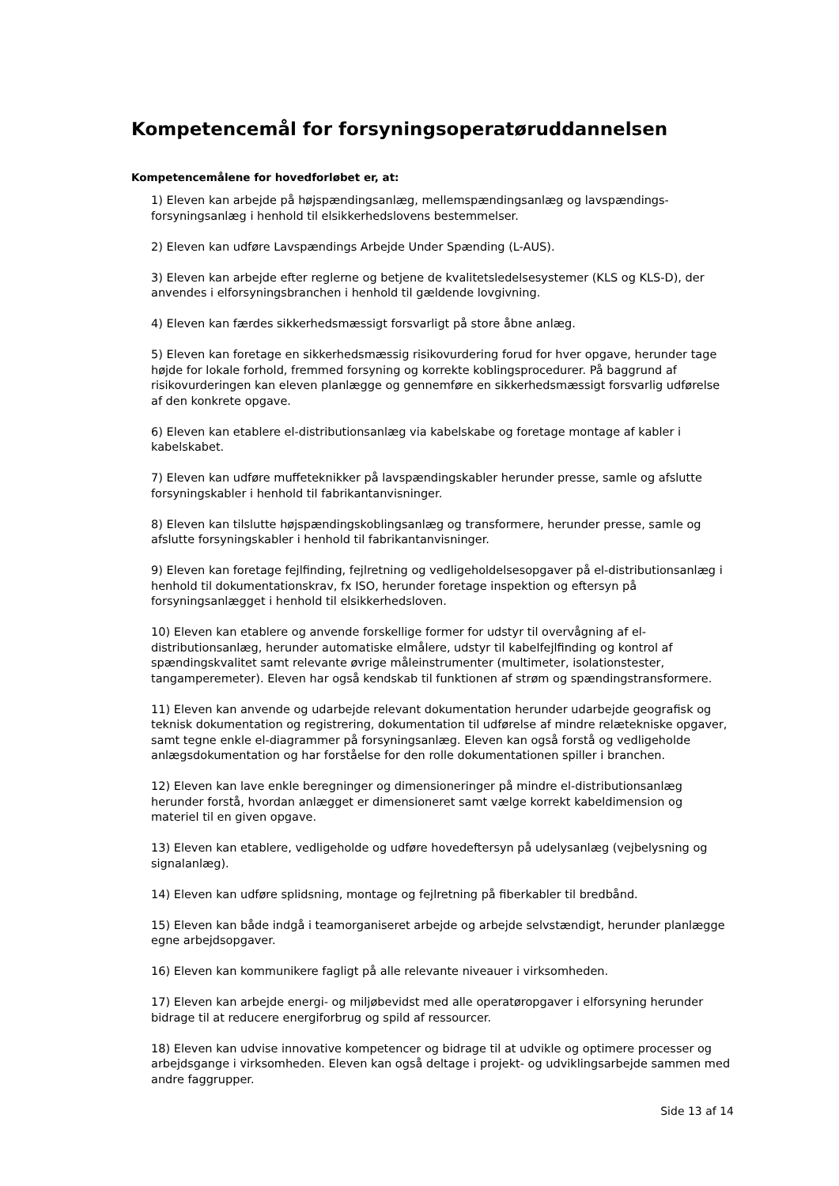Kompetencemål for forsyningsoperatøruddannelsen
Kompetencemålene for hovedforløbet er, at:
1) Eleven kan arbejde på højspændingsanlæg, mellemspændingsanlæg og lavspændings-forsyningsanlæg i henhold til elsikkerhedslovens bestemmelser.
2) Eleven kan udføre Lavspændings Arbejde Under Spænding (L-AUS).
3) Eleven kan arbejde efter reglerne og betjene de kvalitetsledelsesystemer (KLS og KLS-D), der anvendes i elforsyningsbranchen i henhold til gældende lovgivning.
4) Eleven kan færdes sikkerhedsmæssigt forsvarligt på store åbne anlæg.
5) Eleven kan foretage en sikkerhedsmæssig risikovurdering forud for hver opgave, herunder tage højde for lokale forhold, fremmed forsyning og korrekte koblingsprocedurer. På baggrund af risikovurderingen kan eleven planlægge og gennemføre en sikkerhedsmæssigt forsvarlig udførelse af den konkrete opgave.
6) Eleven kan etablere el-distributionsanlæg via kabelskabe og foretage montage af kabler i kabelskabet.
7) Eleven kan udføre muffeteknikker på lavspændingskabler herunder presse, samle og afslutte forsyningskabler i henhold til fabrikantanvisninger.
8) Eleven kan tilslutte højspændingskoblingsanlæg og transformere, herunder presse, samle og afslutte forsyningskabler i henhold til fabrikantanvisninger.
9) Eleven kan foretage fejlfinding, fejlretning og vedligeholdelsesopgaver på el-distributionsanlæg i henhold til dokumentationskrav, fx ISO, herunder foretage inspektion og eftersyn på forsyningsanlægget i henhold til elsikkerhedsloven.
10) Eleven kan etablere og anvende forskellige former for udstyr til overvågning af el-distributionsanlæg, herunder automatiske elmålere, udstyr til kabelfejlfinding og kontrol af spændingskvalitet samt relevante øvrige måleinstrumenter (multimeter, isolationstester, tangamperemeter). Eleven har også kendskab til funktionen af strøm og spændingstransformere.
11) Eleven kan anvende og udarbejde relevant dokumentation herunder udarbejde geografisk og teknisk dokumentation og registrering, dokumentation til udførelse af mindre relætekniske opgaver, samt tegne enkle el-diagrammer på forsyningsanlæg. Eleven kan også forstå og vedligeholde anlægsdokumentation og har forståelse for den rolle dokumentationen spiller i branchen.
12) Eleven kan lave enkle beregninger og dimensioneringer på mindre el-distributionsanlæg herunder forstå, hvordan anlægget er dimensioneret samt vælge korrekt kabeldimension og materiel til en given opgave.
13) Eleven kan etablere, vedligeholde og udføre hovedeftersyn på udelysanlæg (vejbelysning og signalanlæg).
14) Eleven kan udføre splidsning, montage og fejlretning på fiberkabler til bredbånd.
15) Eleven kan både indgå i teamorganiseret arbejde og arbejde selvstændigt, herunder planlægge egne arbejdsopgaver.
16) Eleven kan kommunikere fagligt på alle relevante niveauer i virksomheden.
17) Eleven kan arbejde energi- og miljøbevidst med alle operatøropgaver i elforsyning herunder bidrage til at reducere energiforbrug og spild af ressourcer.
18) Eleven kan udvise innovative kompetencer og bidrage til at udvikle og optimere processer og arbejdsgange i virksomheden. Eleven kan også deltage i projekt- og udviklingsarbejde sammen med andre faggrupper.
Side 13 af 14